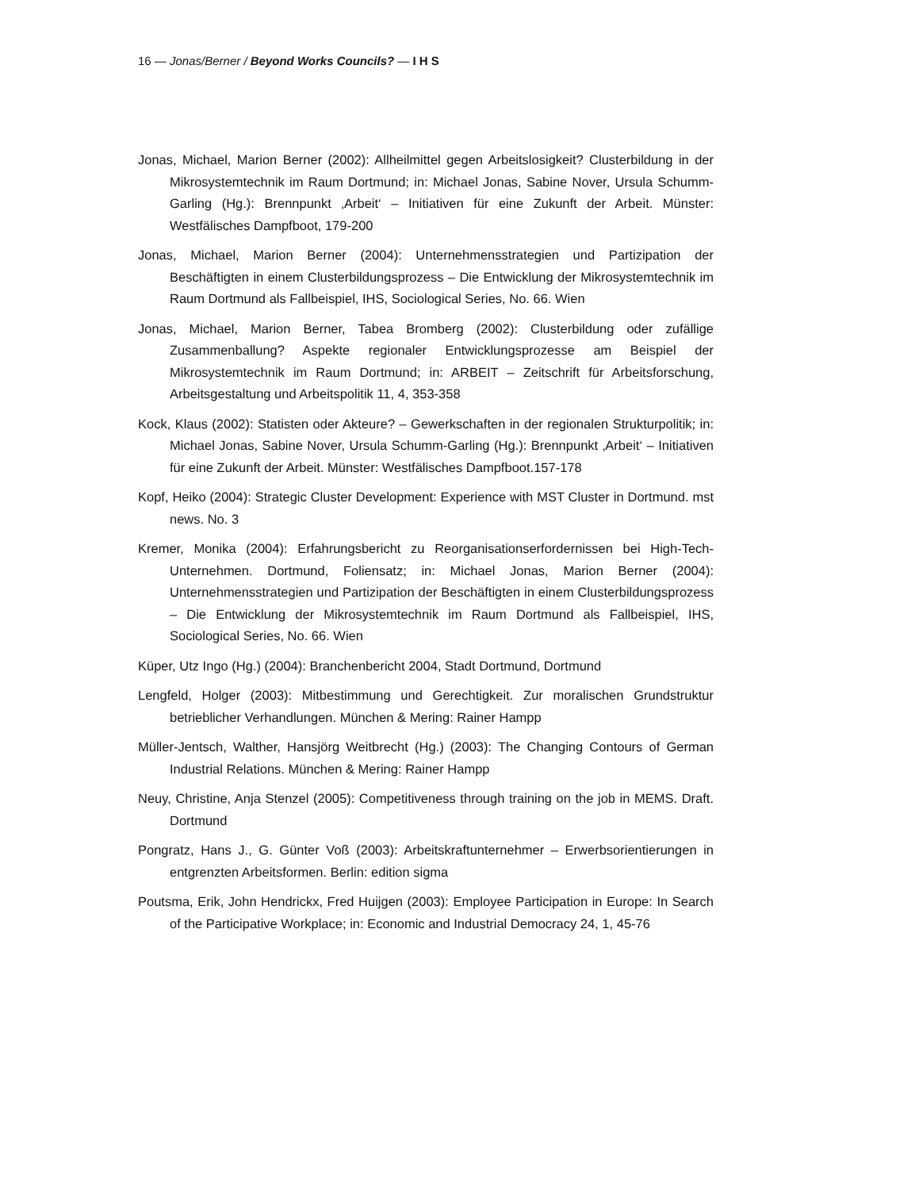16 — Jonas/Berner / Beyond Works Councils? — I H S
Jonas, Michael, Marion Berner (2002): Allheilmittel gegen Arbeitslosigkeit? Clusterbildung in der Mikrosystemtechnik im Raum Dortmund; in: Michael Jonas, Sabine Nover, Ursula Schumm-Garling (Hg.): Brennpunkt ‚Arbeit‘ – Initiativen für eine Zukunft der Arbeit. Münster: Westfälisches Dampfboot, 179-200
Jonas, Michael, Marion Berner (2004): Unternehmensstrategien und Partizipation der Beschäftigten in einem Clusterbildungsprozess – Die Entwicklung der Mikrosystem­technik im Raum Dortmund als Fallbeispiel, IHS, Sociological Series, No. 66. Wien
Jonas, Michael, Marion Berner, Tabea Bromberg (2002): Clusterbildung oder zufällige Zusammenballung? Aspekte regionaler Entwicklungsprozesse am Beispiel der Mikrosystemtechnik im Raum Dortmund; in: ARBEIT – Zeitschrift für Arbeitsforschung, Arbeitsgestaltung und Arbeitspolitik 11, 4, 353-358
Kock, Klaus (2002): Statisten oder Akteure? – Gewerkschaften in der regionalen Strukturpolitik; in: Michael Jonas, Sabine Nover, Ursula Schumm-Garling (Hg.): Brennpunkt ‚Arbeit‘ – Initiativen für eine Zukunft der Arbeit. Münster: Westfälisches Dampfboot.157-178
Kopf, Heiko (2004): Strategic Cluster Development: Experience with MST Cluster in Dortmund. mst news. No. 3
Kremer, Monika (2004): Erfahrungsbericht zu Reorganisationserfordernissen bei High-Tech-Unternehmen. Dortmund, Foliensatz; in: Michael Jonas, Marion Berner (2004): Unternehmensstrategien und Partizipation der Beschäftigten in einem Clusterbildungs­prozess – Die Entwicklung der Mikrosystemtechnik im Raum Dortmund als Fallbeispiel, IHS, Sociological Series, No. 66. Wien
Küper, Utz Ingo (Hg.) (2004): Branchenbericht 2004, Stadt Dortmund, Dortmund
Lengfeld, Holger (2003): Mitbestimmung und Gerechtigkeit. Zur moralischen Grundstruktur betrieblicher Verhandlungen. München & Mering: Rainer Hampp
Müller-Jentsch, Walther, Hansjörg Weitbrecht (Hg.) (2003): The Changing Contours of German Industrial Relations. München & Mering: Rainer Hampp
Neuy, Christine, Anja Stenzel (2005): Competitiveness through training on the job in MEMS. Draft. Dortmund
Pongratz, Hans J., G. Günter Voß (2003): Arbeitskraftunternehmer – Erwerbsorientierungen in entgrenzten Arbeitsformen. Berlin: edition sigma
Poutsma, Erik, John Hendrickx, Fred Huijgen (2003): Employee Participation in Europe: In Search of the Participative Workplace; in: Economic and Industrial Democracy 24, 1, 45-76